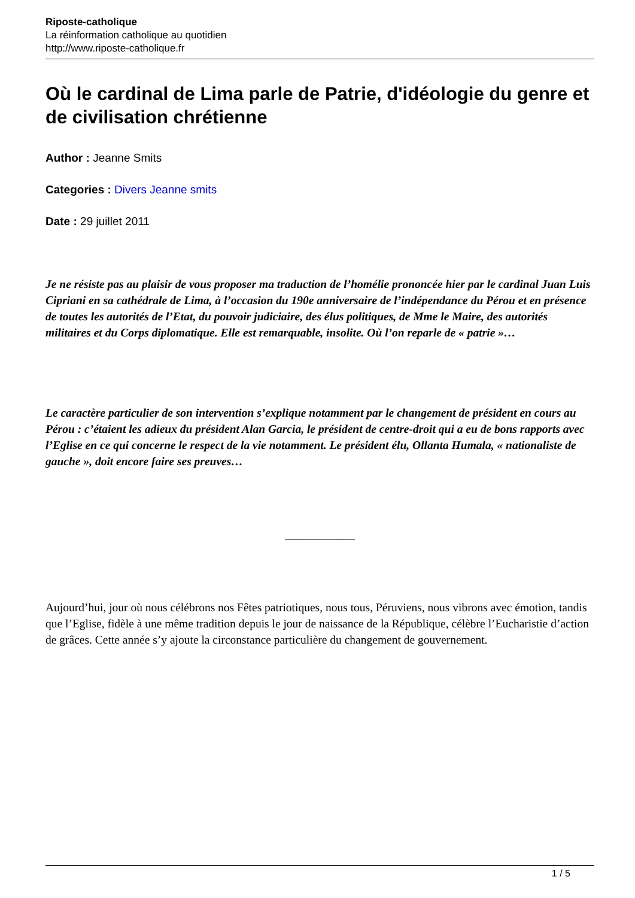Riposte-catholique
La réinformation catholique au quotidien
http://www.riposte-catholique.fr
Où le cardinal de Lima parle de Patrie, d'idéologie du genre et de civilisation chrétienne
Author : Jeanne Smits
Categories : Divers Jeanne smits
Date : 29 juillet 2011
Je ne résiste pas au plaisir de vous proposer ma traduction de l’homélie prononcée hier par le cardinal Juan Luis Cipriani en sa cathédrale de Lima, à l’occasion du 190e anniversaire de l’indépendance du Pérou et en présence de toutes les autorités de l’Etat, du pouvoir judiciaire, des élus politiques, de Mme le Maire, des autorités militaires et du Corps diplomatique. Elle est remarquable, insolite. Où l’on reparle de « patrie »…
Le caractère particulier de son intervention s’explique notamment par le changement de président en cours au Pérou : c’étaient les adieux du président Alan Garcia, le président de centre-droit qui a eu de bons rapports avec l’Eglise en ce qui concerne le respect de la vie notamment. Le président élu, Ollanta Humala, « nationaliste de gauche », doit encore faire ses preuves…
____________
Aujourd’hui, jour où nous célébrons nos Fêtes patriotiques, nous tous, Péruviens, nous vibrons avec émotion, tandis que l’Eglise, fidèle à une même tradition depuis le jour de naissance de la République, célèbre l’Eucharistie d’action de grâces. Cette année s’y ajoute la circonstance particulière du changement de gouvernement.
1 / 5